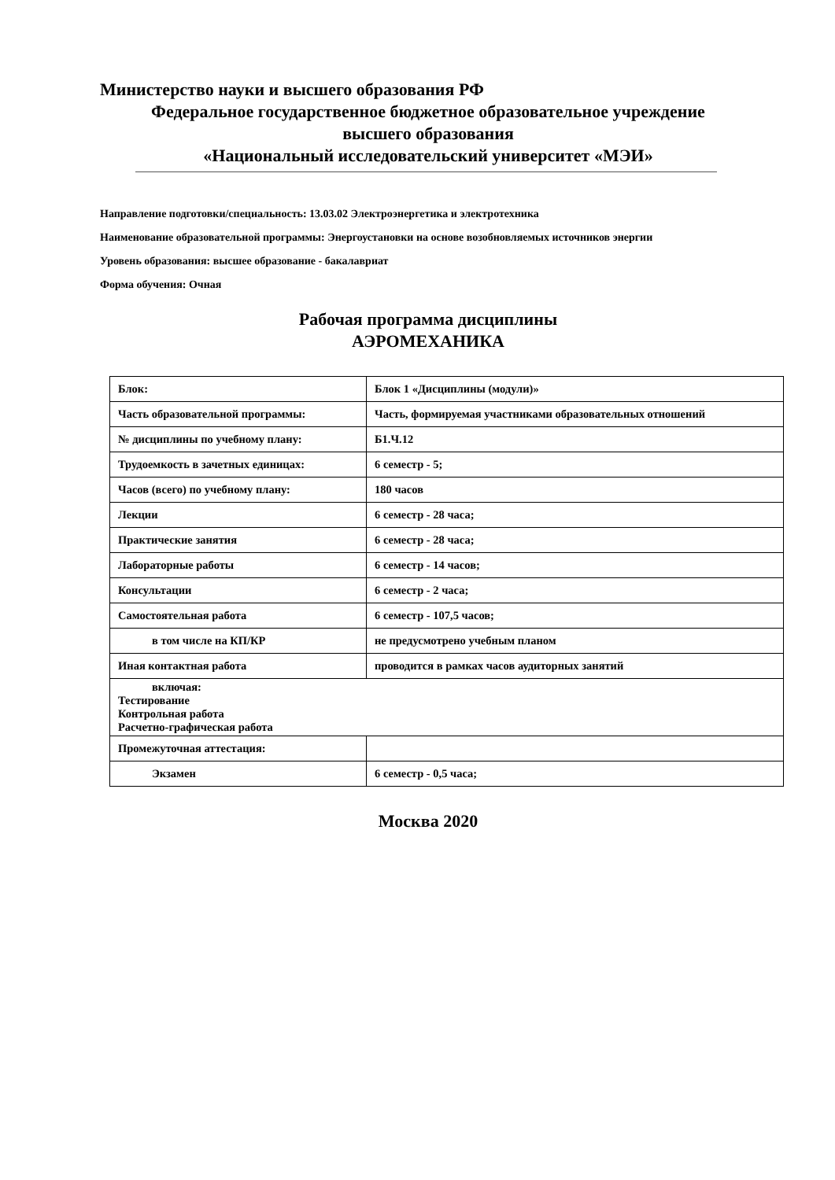Министерство науки и высшего образования РФ
Федеральное государственное бюджетное образовательное учреждение
высшего образования
«Национальный исследовательский университет «МЭИ»
Направление подготовки/специальность: 13.03.02 Электроэнергетика и электротехника
Наименование образовательной программы: Энергоустановки на основе возобновляемых источников энергии
Уровень образования: высшее образование - бакалавриат
Форма обучения: Очная
Рабочая программа дисциплины
АЭРОМЕХАНИКА
| Блок: | Блок 1 «Дисциплины (модули)» |
| Часть образовательной программы: | Часть, формируемая участниками образовательных отношений |
| № дисциплины по учебному плану: | Б1.Ч.12 |
| Трудоемкость в зачетных единицах: | 6 семестр - 5; |
| Часов (всего) по учебному плану: | 180 часов |
| Лекции | 6 семестр - 28 часа; |
| Практические занятия | 6 семестр - 28 часа; |
| Лабораторные работы | 6 семестр - 14 часов; |
| Консультации | 6 семестр - 2 часа; |
| Самостоятельная работа | 6 семестр - 107,5 часов; |
| в том числе на КП/КР | не предусмотрено учебным планом |
| Иная контактная работа | проводится в рамках часов аудиторных занятий |
| включая: Тестирование Контрольная работа Расчетно-графическая работа | |
| Промежуточная аттестация: | |
| Экзамен | 6 семестр - 0,5 часа; |
Москва 2020